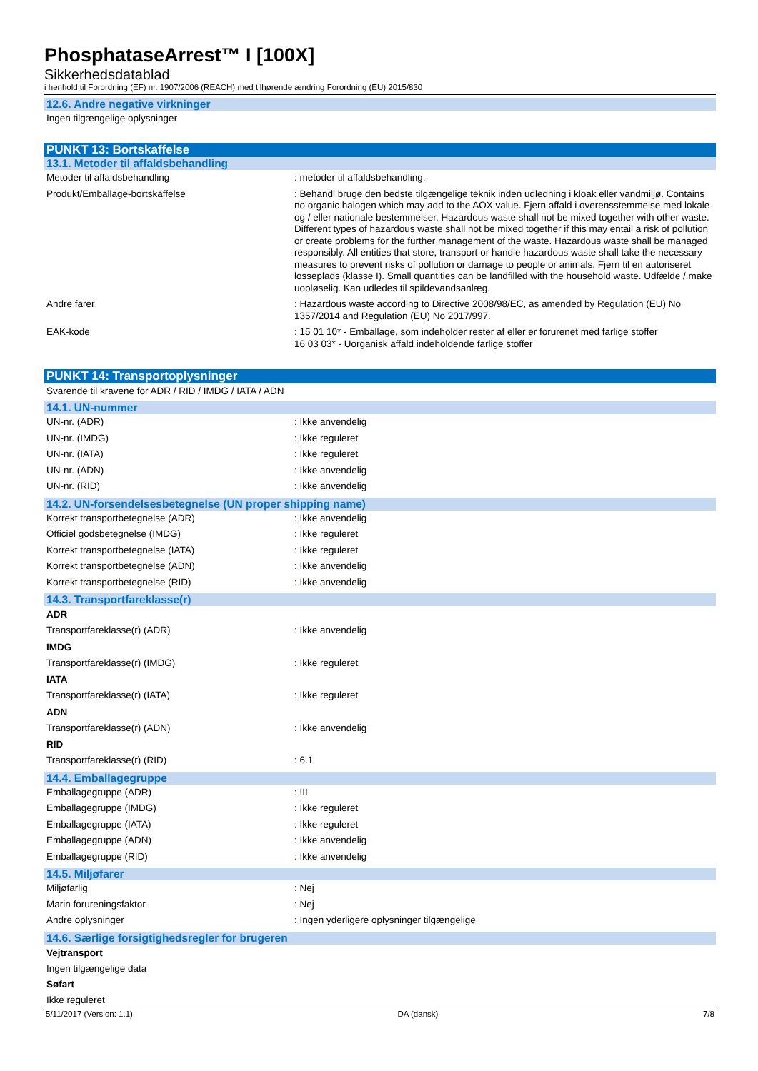PhosphataseArrest™ I [100X]
Sikkerhedsdatablad
i henhold til Forordning (EF) nr. 1907/2006 (REACH) med tilhørende ændring Forordning (EU) 2015/830
12.6. Andre negative virkninger
Ingen tilgængelige oplysninger
PUNKT 13: Bortskaffelse
13.1. Metoder til affaldsbehandling
Metoder til affaldsbehandling : metoder til affaldsbehandling.
Produkt/Emballage-bortskaffelse : Behandl bruge den bedste tilgængelige teknik inden udledning i kloak eller vandmiljø. Contains no organic halogen which may add to the AOX value. Fjern affald i overensstemmelse med lokale og / eller nationale bestemmelser. Hazardous waste shall not be mixed together with other waste. Different types of hazardous waste shall not be mixed together if this may entail a risk of pollution or create problems for the further management of the waste. Hazardous waste shall be managed responsibly. All entities that store, transport or handle hazardous waste shall take the necessary measures to prevent risks of pollution or damage to people or animals. Fjern til en autoriseret losseplads (klasse I). Small quantities can be landfilled with the household waste. Udfælde / make uopløselig. Kan udledes til spildevandsanlæg.
Andre farer : Hazardous waste according to Directive 2008/98/EC, as amended by Regulation (EU) No 1357/2014 and Regulation (EU) No 2017/997.
EAK-kode : 15 01 10* - Emballage, som indeholder rester af eller er forurenet med farlige stoffer
16 03 03* - Uorganisk affald indeholdende farlige stoffer
PUNKT 14: Transportoplysninger
Svarende til kravene for ADR / RID / IMDG / IATA / ADN
14.1. UN-nummer
UN-nr. (ADR) : Ikke anvendelig
UN-nr. (IMDG) : Ikke reguleret
UN-nr. (IATA) : Ikke reguleret
UN-nr. (ADN) : Ikke anvendelig
UN-nr. (RID) : Ikke anvendelig
14.2. UN-forsendelsesbetegnelse (UN proper shipping name)
Korrekt transportbetegnelse (ADR) : Ikke anvendelig
Officiel godsbetegnelse (IMDG) : Ikke reguleret
Korrekt transportbetegnelse (IATA) : Ikke reguleret
Korrekt transportbetegnelse (ADN) : Ikke anvendelig
Korrekt transportbetegnelse (RID) : Ikke anvendelig
14.3. Transportfareklasse(r)
ADR
Transportfareklasse(r) (ADR) : Ikke anvendelig
IMDG
Transportfareklasse(r) (IMDG) : Ikke reguleret
IATA
Transportfareklasse(r) (IATA) : Ikke reguleret
ADN
Transportfareklasse(r) (ADN) : Ikke anvendelig
RID
Transportfareklasse(r) (RID) : 6.1
14.4. Emballagegruppe
Emballagegruppe (ADR) : III
Emballagegruppe (IMDG) : Ikke reguleret
Emballagegruppe (IATA) : Ikke reguleret
Emballagegruppe (ADN) : Ikke anvendelig
Emballagegruppe (RID) : Ikke anvendelig
14.5. Miljøfarer
Miljøfarlig : Nej
Marin forureningsfaktor : Nej
Andre oplysninger : Ingen yderligere oplysninger tilgængelige
14.6. Særlige forsigtighedsregler for brugeren
Vejtransport
Ingen tilgængelige data
Søfart
Ikke reguleret
5/11/2017 (Version: 1.1) DA (dansk) 7/8